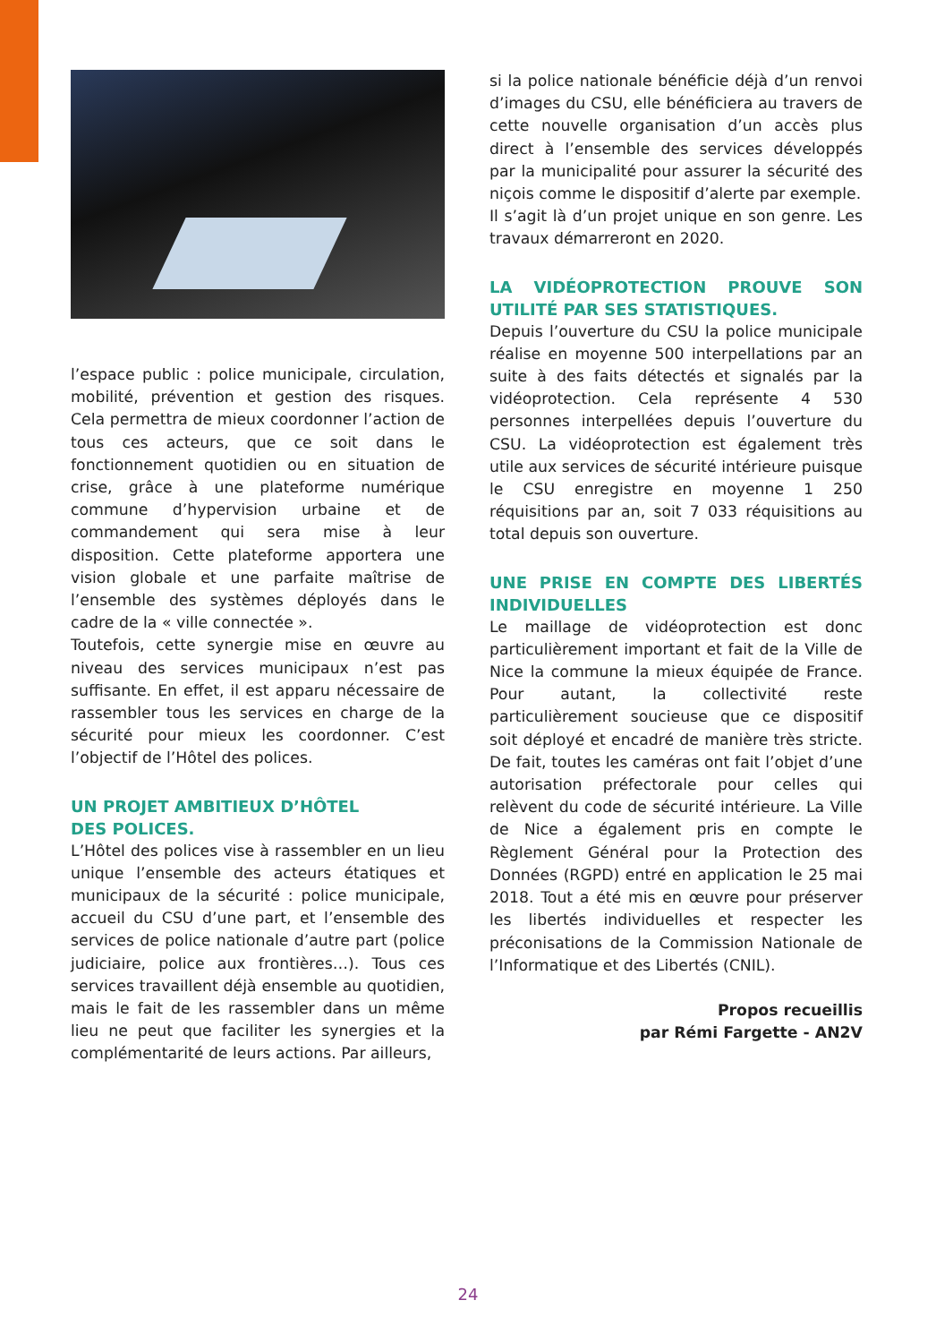l’espace public : police municipale, circulation, mobilité, prévention et gestion des risques. Cela permettra de mieux coordonner l’action de tous ces acteurs, que ce soit dans le fonctionnement quotidien ou en situation de crise, grâce à une plateforme numérique commune d’hypervision urbaine et de commandement qui sera mise à leur disposition. Cette plateforme apportera une vision globale et une parfaite maîtrise de l’ensemble des systèmes déployés dans le cadre de la « ville connectée ».
Toutefois, cette synergie mise en œuvre au niveau des services municipaux n’est pas suffisante. En effet, il est apparu nécessaire de rassembler tous les services en charge de la sécurité pour mieux les coordonner. C’est l’objectif de l’Hôtel des polices.
UN PROJET AMBITIEUX D’HÔTEL
DES POLICES.
L’Hôtel des polices vise à rassembler en un lieu unique l’ensemble des acteurs étatiques et municipaux de la sécurité : police municipale, accueil du CSU d’une part, et l’ensemble des services de police nationale d’autre part (police judiciaire, police aux frontières…). Tous ces services travaillent déjà ensemble au quotidien, mais le fait de les rassembler dans un même lieu ne peut que faciliter les synergies et la complémentarité de leurs actions. Par ailleurs,
si la police nationale bénéficie déjà d’un renvoi d’images du CSU, elle bénéficiera au travers de cette nouvelle organisation d’un accès plus direct à l’ensemble des services développés par la municipalité pour assurer la sécurité des niçois comme le dispositif d’alerte par exemple.
Il s’agit là d’un projet unique en son genre. Les travaux démarreront en 2020.
LA VIDÉOPROTECTION PROUVE SON UTILITÉ PAR SES STATISTIQUES.
Depuis l’ouverture du CSU la police municipale réalise en moyenne 500 interpellations par an suite à des faits détectés et signalés par la vidéoprotection. Cela représente 4 530 personnes interpellées depuis l’ouverture du CSU. La vidéoprotection est également très utile aux services de sécurité intérieure puisque le CSU enregistre en moyenne 1 250 réquisitions par an, soit 7 033 réquisitions au total depuis son ouverture.
UNE PRISE EN COMPTE DES LIBERTÉS INDIVIDUELLES
Le maillage de vidéoprotection est donc particulièrement important et fait de la Ville de Nice la commune la mieux équipée de France. Pour autant, la collectivité reste particulièrement soucieuse que ce dispositif soit déployé et encadré de manière très stricte. De fait, toutes les caméras ont fait l’objet d’une autorisation préfectorale pour celles qui relèvent du code de sécurité intérieure. La Ville de Nice a également pris en compte le Règlement Général pour la Protection des Données (RGPD) entré en application le 25 mai 2018. Tout a été mis en œuvre pour préserver les libertés individuelles et respecter les préconisations de la Commission Nationale de l’Informatique et des Libertés (CNIL).
Propos recueillis
par Rémi Fargette - AN2V
24